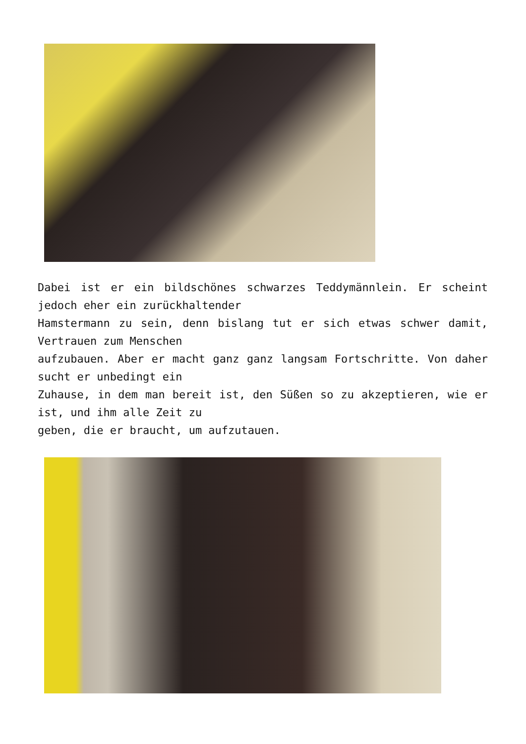Dabei ist er ein bildschönes schwarzes Teddymännlein. Er scheint jedoch eher ein zurückhaltender
Hamstermann zu sein, denn bislang tut er sich etwas schwer damit, Vertrauen zum Menschen
aufzubauen. Aber er macht ganz ganz langsam Fortschritte. Von daher sucht er unbedingt ein
Zuhause, in dem man bereit ist, den Süßen so zu akzeptieren, wie er ist, und ihm alle Zeit zu
geben, die er braucht, um aufzutauen.